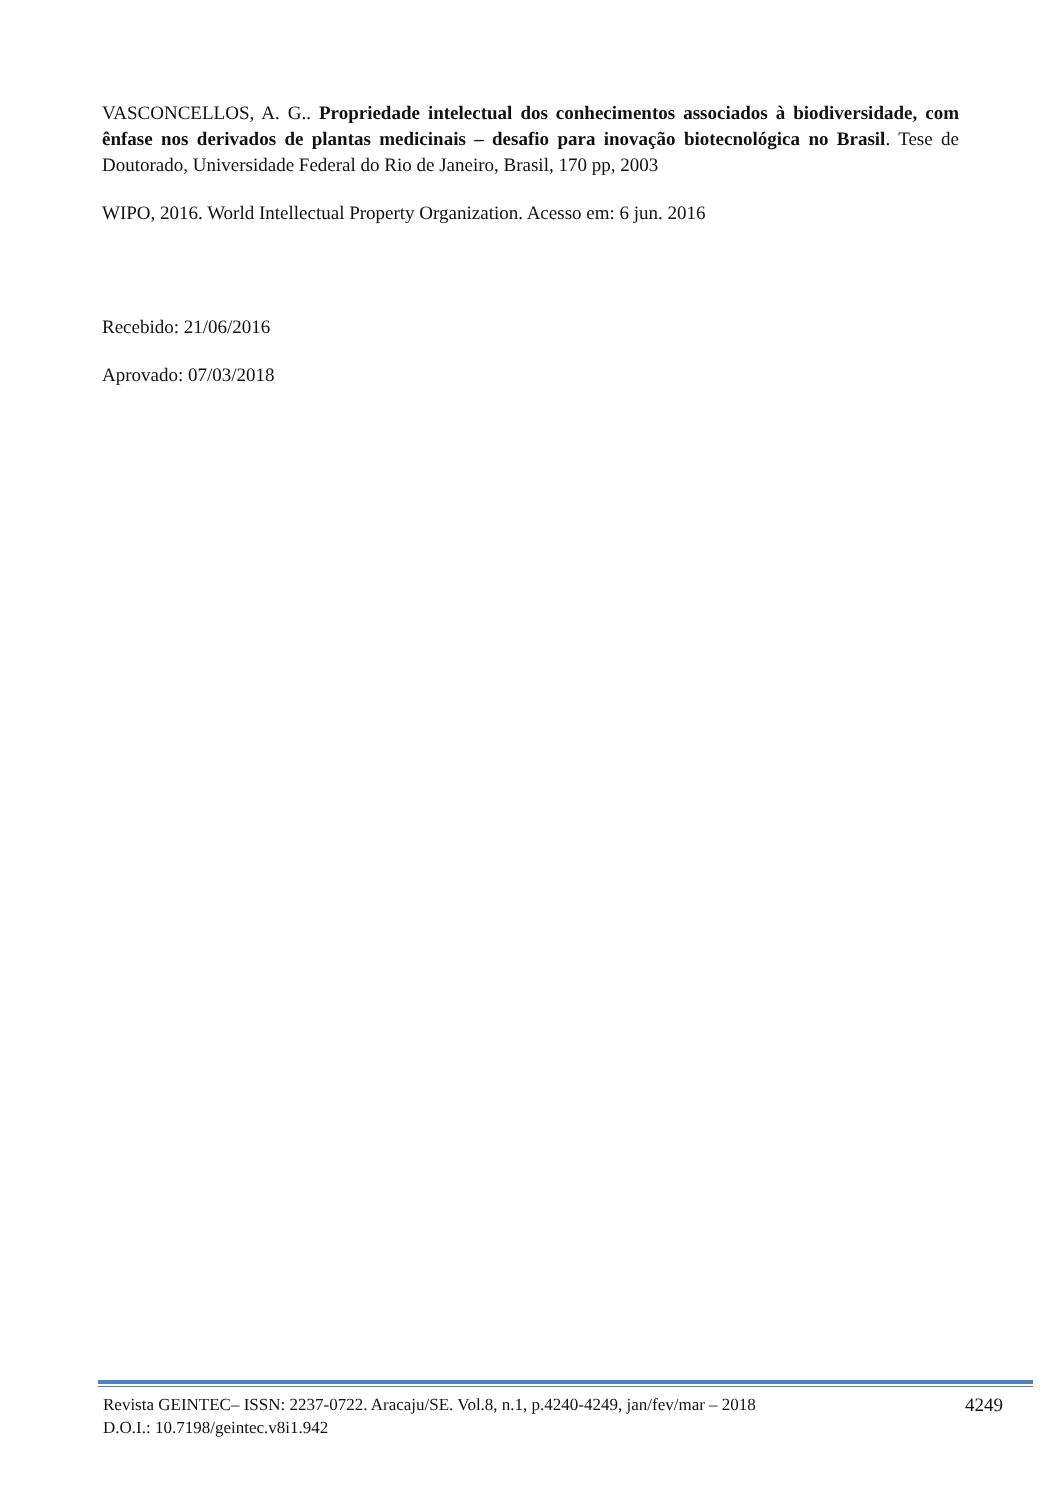VASCONCELLOS, A. G.. Propriedade intelectual dos conhecimentos associados à biodiversidade, com ênfase nos derivados de plantas medicinais – desafio para inovação biotecnológica no Brasil. Tese de Doutorado, Universidade Federal do Rio de Janeiro, Brasil, 170 pp, 2003
WIPO, 2016. World Intellectual Property Organization. Acesso em: 6 jun. 2016
Recebido: 21/06/2016
Aprovado: 07/03/2018
Revista GEINTEC– ISSN: 2237-0722. Aracaju/SE. Vol.8, n.1, p.4240-4249, jan/fev/mar – 2018
D.O.I.: 10.7198/geintec.v8i1.942
4249